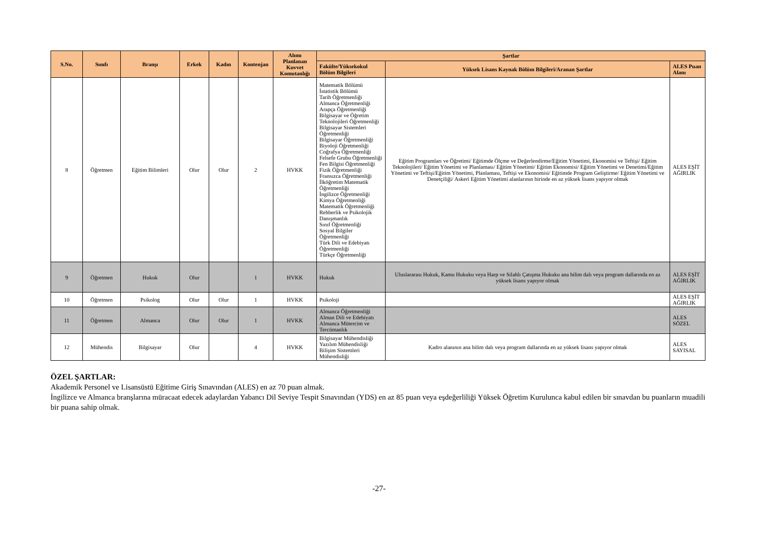| S.No. | Sınıfı | Branşı | Erkek | Kadın | Kontenjan | Alımı Planlanan Kuvvet Komutanlığı | Şartlar | | |
| --- | --- | --- | --- | --- | --- | --- | --- | --- | --- |
| | | | | | | | Fakülte/Yüksekokul Bölüm Bilgileri | Yüksek Lisans Kaynak Bölüm Bilgileri/Aranan Şartlar | ALES Puan Alanı |
| 8 | Öğretmen | Eğitim Bilimleri | Olur | Olur | 2 | HVKK | Matematik Bölümü İstatistik Bölümü Tarih Öğretmenliği Almanca Öğretmenliği Arapça Öğretmenliği Bilgisayar ve Öğretim Teknolojileri Öğretmenliği Bilgisayar Sistemleri Öğretmenliği Bilgisayar Öğretmenliği Biyoloji Öğretmenliği Coğrafya Öğretmenliği Felsefe Grubu Öğretmenliği Fen Bilgisi Öğretmenliği Fizik Öğretmenliği Fransızca Öğretmenliği İlköğretim Matematik Öğretmenliği İngilizce Öğretmenliği Kimya Öğretmenliği Matematik Öğretmenliği Rehberlik ve Psikolojik Danışmanlık Sınıf Öğretmenliği Sosyal Bilgiler Öğretmenliği Türk Dili ve Edebiyatı Öğretmenliği Türkçe Öğretmenliği | Eğitim Programları ve Öğretimi/ Eğitimde Ölçme ve Değerlendirme/Eğitim Yönetimi, Ekonomisi ve Teftişi/ Eğitim Teknolojileri/ Eğitim Yönetimi ve Planlaması/ Eğitim Yönetimi/ Eğitim Ekonomisi/ Eğitim Yönetimi ve Denetimi/Eğitim Yönetimi ve Teftişi/Eğitim Yönetimi, Planlaması, Teftişi ve Ekonomisi/ Eğitimde Program Geliştirme/ Eğitim Yönetimi ve Denetçiliği/ Askeri Eğitim Yönetimi alanlarının birinde en az yüksek lisans yapıyor olmak | ALES EŞİT AĞIRLIK |
| 9 | Öğretmen | Hukuk | Olur | | 1 | HVKK | Hukuk | Uluslararası Hukuk, Kamu Hukuku veya Harp ve Silahlı Çatışma Hukuku ana bilim dalı veya program dallarında en az yüksek lisans yapıyor olmak | ALES EŞİT AĞIRLIK |
| 10 | Öğretmen | Psikolog | Olur | Olur | 1 | HVKK | Psikoloji | | ALES EŞİT AĞIRLIK |
| 11 | Öğretmen | Almanca | Olur | Olur | 1 | HVKK | Almanca Öğretmenliği Alman Dili ve Edebiyatı Almanca Mütercim ve Tercümanlık | | ALES SÖZEL |
| 12 | Mühendis | Bilgisayar | Olur | | 4 | HVKK | Bilgisayar Mühendisliği Yazılım Mühendisliği Bilişim Sistemleri Mühendisliği | Kadro alanının ana bilim dalı veya program dallarında en az yüksek lisans yapıyor olmak | ALES SAYISAL |
ÖZEL ŞARTLAR:
Akademik Personel ve Lisansüstü Eğitime Giriş Sınavından (ALES) en az 70 puan almak.
İngilizce ve Almanca branşlarına müracaat edecek adaylardan Yabancı Dil Seviye Tespit Sınavından (YDS) en az 85 puan veya eşdeğerliliği Yüksek Öğretim Kurulunca kabul edilen bir sınavdan bu puanların muadili bir puana sahip olmak.
-27-